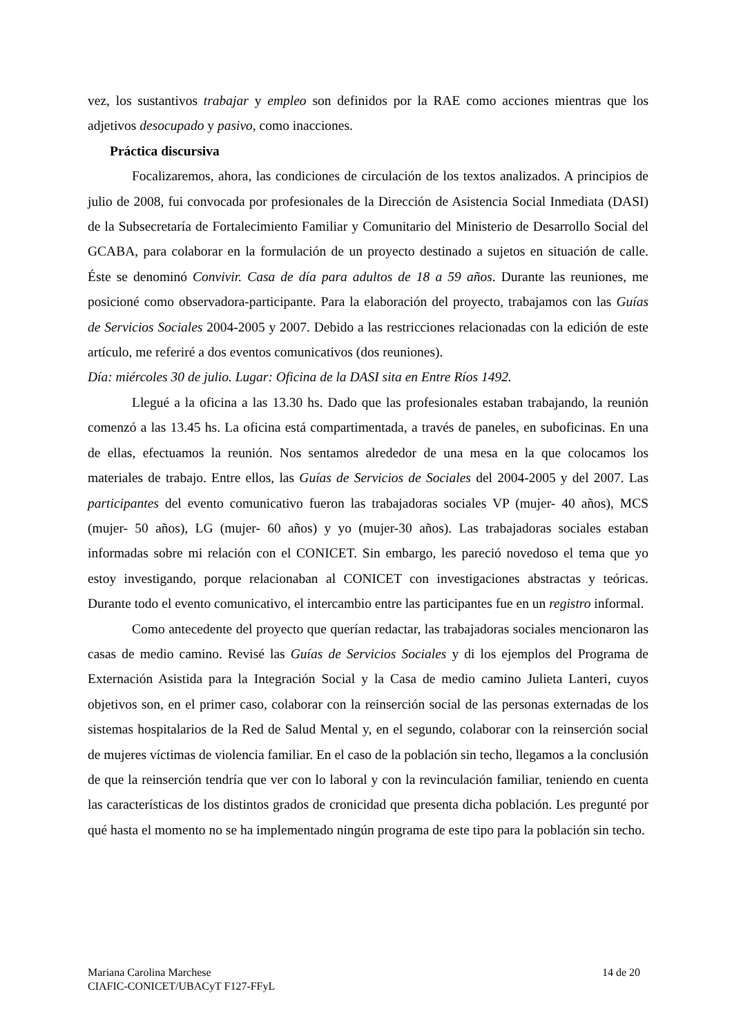vez, los sustantivos trabajar y empleo son definidos por la RAE como acciones mientras que los adjetivos desocupado y pasivo, como inacciones.
Práctica discursiva
Focalizaremos, ahora, las condiciones de circulación de los textos analizados. A principios de julio de 2008, fui convocada por profesionales de la Dirección de Asistencia Social Inmediata (DASI) de la Subsecretaría de Fortalecimiento Familiar y Comunitario del Ministerio de Desarrollo Social del GCABA, para colaborar en la formulación de un proyecto destinado a sujetos en situación de calle. Éste se denominó Convivir. Casa de día para adultos de 18 a 59 años. Durante las reuniones, me posicioné como observadora-participante. Para la elaboración del proyecto, trabajamos con las Guías de Servicios Sociales 2004-2005 y 2007. Debido a las restricciones relacionadas con la edición de este artículo, me referiré a dos eventos comunicativos (dos reuniones).
Día: miércoles 30 de julio. Lugar: Oficina de la DASI sita en Entre Ríos 1492.
Llegué a la oficina a las 13.30 hs. Dado que las profesionales estaban trabajando, la reunión comenzó a las 13.45 hs. La oficina está compartimentada, a través de paneles, en suboficinas. En una de ellas, efectuamos la reunión. Nos sentamos alrededor de una mesa en la que colocamos los materiales de trabajo. Entre ellos, las Guías de Servicios de Sociales del 2004-2005 y del 2007. Las participantes del evento comunicativo fueron las trabajadoras sociales VP (mujer- 40 años), MCS (mujer- 50 años), LG (mujer- 60 años) y yo (mujer-30 años). Las trabajadoras sociales estaban informadas sobre mi relación con el CONICET. Sin embargo, les pareció novedoso el tema que yo estoy investigando, porque relacionaban al CONICET con investigaciones abstractas y teóricas. Durante todo el evento comunicativo, el intercambio entre las participantes fue en un registro informal.
Como antecedente del proyecto que querían redactar, las trabajadoras sociales mencionaron las casas de medio camino. Revisé las Guías de Servicios Sociales y di los ejemplos del Programa de Externación Asistida para la Integración Social y la Casa de medio camino Julieta Lanteri, cuyos objetivos son, en el primer caso, colaborar con la reinserción social de las personas externadas de los sistemas hospitalarios de la Red de Salud Mental y, en el segundo, colaborar con la reinserción social de mujeres víctimas de violencia familiar. En el caso de la población sin techo, llegamos a la conclusión de que la reinserción tendría que ver con lo laboral y con la revinculación familiar, teniendo en cuenta las características de los distintos grados de cronicidad que presenta dicha población. Les pregunté por qué hasta el momento no se ha implementado ningún programa de este tipo para la población sin techo.
Mariana Carolina Marchese 14 de 20
CIAFIC-CONICET/UBACyT F127-FFyL